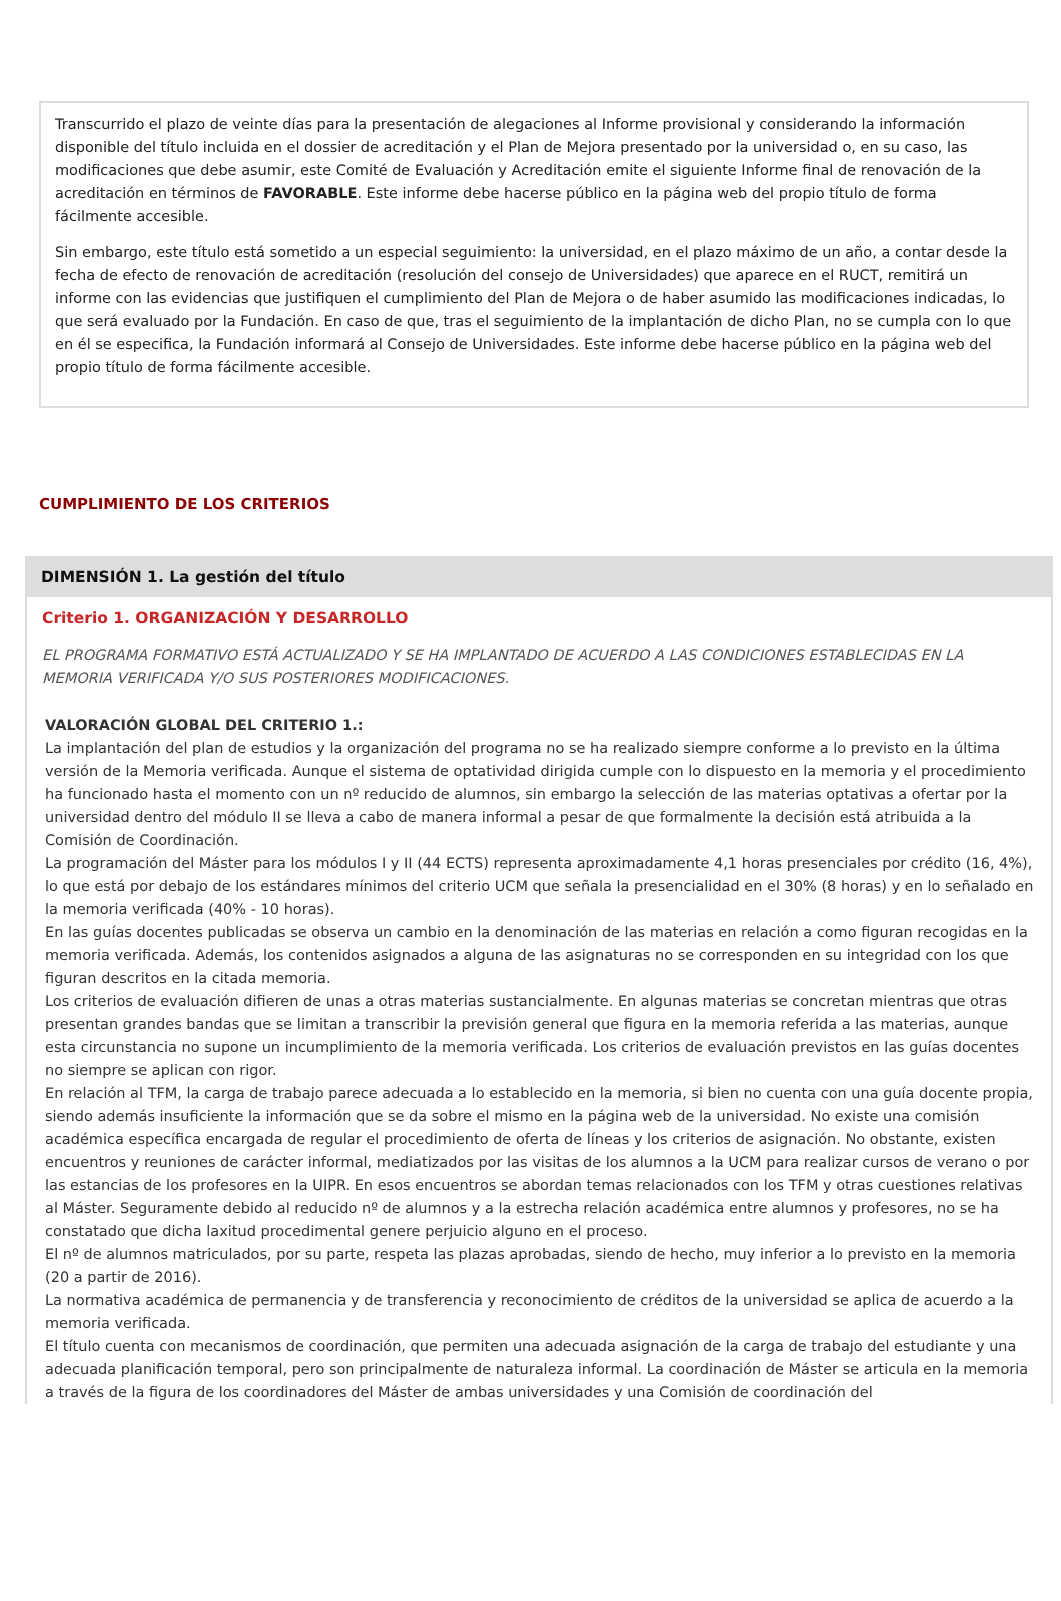Transcurrido el plazo de veinte días para la presentación de alegaciones al Informe provisional y considerando la información disponible del título incluida en el dossier de acreditación y el Plan de Mejora presentado por la universidad o, en su caso, las modificaciones que debe asumir, este Comité de Evaluación y Acreditación emite el siguiente Informe final de renovación de la acreditación en términos de FAVORABLE. Este informe debe hacerse público en la página web del propio título de forma fácilmente accesible.
Sin embargo, este título está sometido a un especial seguimiento: la universidad, en el plazo máximo de un año, a contar desde la fecha de efecto de renovación de acreditación (resolución del consejo de Universidades) que aparece en el RUCT, remitirá un informe con las evidencias que justifiquen el cumplimiento del Plan de Mejora o de haber asumido las modificaciones indicadas, lo que será evaluado por la Fundación. En caso de que, tras el seguimiento de la implantación de dicho Plan, no se cumpla con lo que en él se especifica, la Fundación informará al Consejo de Universidades. Este informe debe hacerse público en la página web del propio título de forma fácilmente accesible.
CUMPLIMIENTO DE LOS CRITERIOS
DIMENSIÓN 1. La gestión del título
Criterio 1. ORGANIZACIÓN Y DESARROLLO
EL PROGRAMA FORMATIVO ESTÁ ACTUALIZADO Y SE HA IMPLANTADO DE ACUERDO A LAS CONDICIONES ESTABLECIDAS EN LA MEMORIA VERIFICADA Y/O SUS POSTERIORES MODIFICACIONES.
VALORACIÓN GLOBAL DEL CRITERIO 1.:
La implantación del plan de estudios y la organización del programa no se ha realizado siempre conforme a lo previsto en la última versión de la Memoria verificada. Aunque el sistema de optatividad dirigida cumple con lo dispuesto en la memoria y el procedimiento ha funcionado hasta el momento con un nº reducido de alumnos, sin embargo la selección de las materias optativas a ofertar por la universidad dentro del módulo II se lleva a cabo de manera informal a pesar de que formalmente la decisión está atribuida a la Comisión de Coordinación.
La programación del Máster para los módulos I y II (44 ECTS) representa aproximadamente 4,1 horas presenciales por crédito (16, 4%), lo que está por debajo de los estándares mínimos del criterio UCM que señala la presencialidad en el 30% (8 horas) y en lo señalado en la memoria verificada (40% - 10 horas).
En las guías docentes publicadas se observa un cambio en la denominación de las materias en relación a como figuran recogidas en la memoria verificada. Además, los contenidos asignados a alguna de las asignaturas no se corresponden en su integridad con los que figuran descritos en la citada memoria.
Los criterios de evaluación difieren de unas a otras materias sustancialmente. En algunas materias se concretan mientras que otras presentan grandes bandas que se limitan a transcribir la previsión general que figura en la memoria referida a las materias, aunque esta circunstancia no supone un incumplimiento de la memoria verificada. Los criterios de evaluación previstos en las guías docentes no siempre se aplican con rigor.
En relación al TFM, la carga de trabajo parece adecuada a lo establecido en la memoria, si bien no cuenta con una guía docente propia, siendo además insuficiente la información que se da sobre el mismo en la página web de la universidad. No existe una comisión académica específica encargada de regular el procedimiento de oferta de líneas y los criterios de asignación. No obstante, existen encuentros y reuniones de carácter informal, mediatizados por las visitas de los alumnos a la UCM para realizar cursos de verano o por las estancias de los profesores en la UIPR. En esos encuentros se abordan temas relacionados con los TFM y otras cuestiones relativas al Máster. Seguramente debido al reducido nº de alumnos y a la estrecha relación académica entre alumnos y profesores, no se ha constatado que dicha laxitud procedimental genere perjuicio alguno en el proceso.
El nº de alumnos matriculados, por su parte, respeta las plazas aprobadas, siendo de hecho, muy inferior a lo previsto en la memoria (20 a partir de 2016).
La normativa académica de permanencia y de transferencia y reconocimiento de créditos de la universidad se aplica de acuerdo a la memoria verificada.
El título cuenta con mecanismos de coordinación, que permiten una adecuada asignación de la carga de trabajo del estudiante y una adecuada planificación temporal, pero son principalmente de naturaleza informal. La coordinación de Máster se articula en la memoria a través de la figura de los coordinadores del Máster de ambas universidades y una Comisión de coordinación del